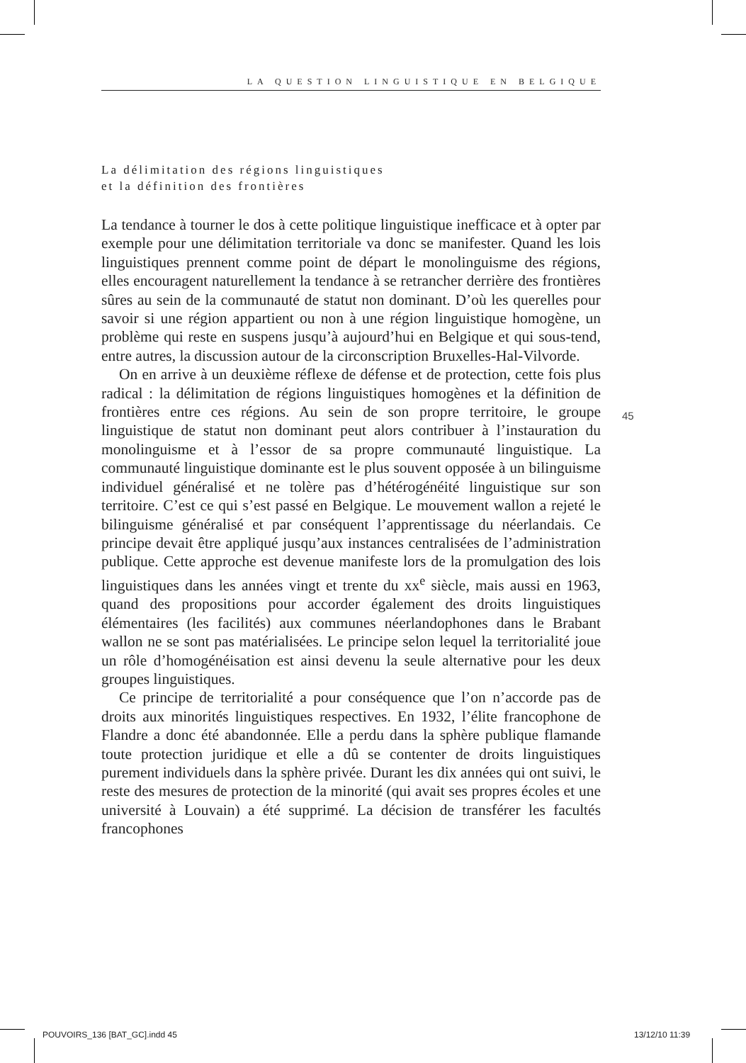LA QUESTION LINGUISTIQUE EN BELGIQUE
La délimitation des régions linguistiques
et la définition des frontières
La tendance à tourner le dos à cette politique linguistique inefficace et à opter par exemple pour une délimitation territoriale va donc se manifester. Quand les lois linguistiques prennent comme point de départ le monolinguisme des régions, elles encouragent naturellement la tendance à se retrancher derrière des frontières sûres au sein de la communauté de statut non dominant. D’où les querelles pour savoir si une région appartient ou non à une région linguistique homogène, un problème qui reste en suspens jusqu’à aujourd’hui en Belgique et qui sous-tend, entre autres, la discussion autour de la circonscription Bruxelles-Hal-Vilvorde.
On en arrive à un deuxième réflexe de défense et de protection, cette fois plus radical : la délimitation de régions linguistiques homogènes et la définition de frontières entre ces régions. Au sein de son propre territoire, le groupe linguistique de statut non dominant peut alors contribuer à l’instauration du monolinguisme et à l’essor de sa propre communauté linguistique. La communauté linguistique dominante est le plus souvent opposée à un bilinguisme individuel généralisé et ne tolère pas d’hétérogénéité linguistique sur son territoire. C’est ce qui s’est passé en Belgique. Le mouvement wallon a rejeté le bilinguisme généralisé et par conséquent l’apprentissage du néerlandais. Ce principe devait être appliqué jusqu’aux instances centralisées de l’administration publique. Cette approche est devenue manifeste lors de la promulgation des lois linguistiques dans les années vingt et trente du xx<sup>e</sup> siècle, mais aussi en 1963, quand des propositions pour accorder également des droits linguistiques élémentaires (les facilités) aux communes néerlandophones dans le Brabant wallon ne se sont pas matérialisées. Le principe selon lequel la territorialité joue un rôle d’homogénéisation est ainsi devenu la seule alternative pour les deux groupes linguistiques.
Ce principe de territorialité a pour conséquence que l’on n’accorde pas de droits aux minorités linguistiques respectives. En 1932, l’élite francophone de Flandre a donc été abandonnée. Elle a perdu dans la sphère publique flamande toute protection juridique et elle a dû se contenter de droits linguistiques purement individuels dans la sphère privée. Durant les dix années qui ont suivi, le reste des mesures de protection de la minorité (qui avait ses propres écoles et une université à Louvain) a été supprimé. La décision de transférer les facultés francophones
45
POUVOIRS_136 [BAT_GC].indd 45 13/12/10 11:39